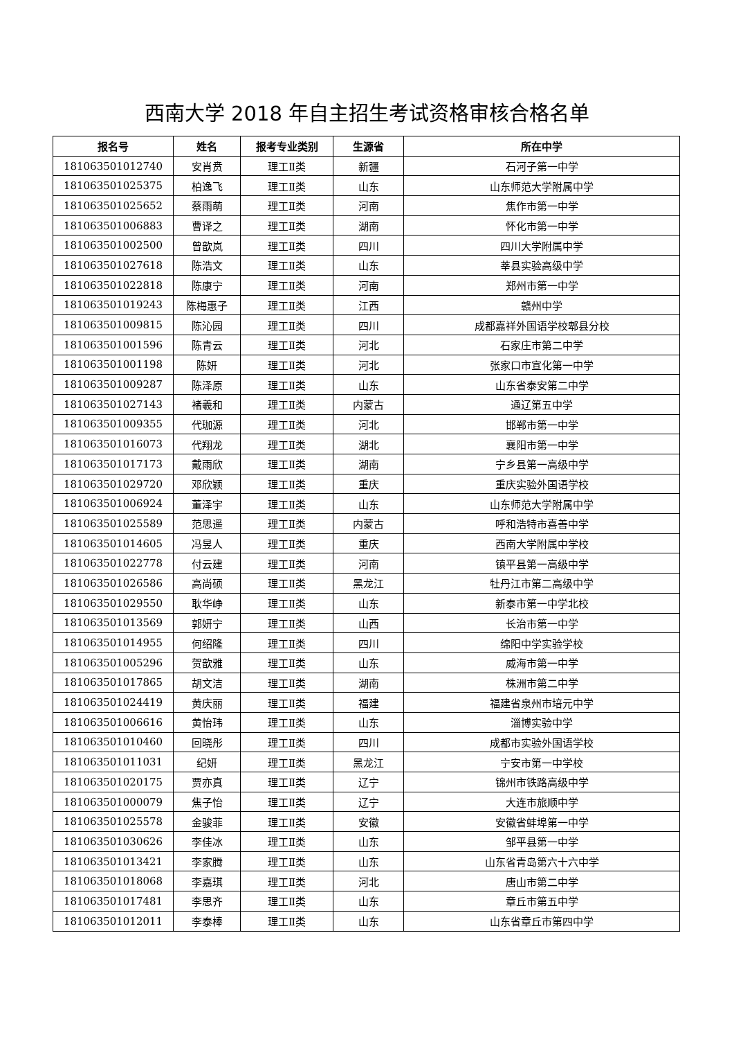西南大学 2018 年自主招生考试资格审核合格名单
| 报名号 | 姓名 | 报考专业类别 | 生源省 | 所在中学 |
| --- | --- | --- | --- | --- |
| 181063501012740 | 安肖贲 | 理工Ⅱ类 | 新疆 | 石河子第一中学 |
| 181063501025375 | 柏逸飞 | 理工Ⅱ类 | 山东 | 山东师范大学附属中学 |
| 181063501025652 | 蔡雨萌 | 理工Ⅱ类 | 河南 | 焦作市第一中学 |
| 181063501006883 | 曹译之 | 理工Ⅱ类 | 湖南 | 怀化市第一中学 |
| 181063501002500 | 曾歆岚 | 理工Ⅱ类 | 四川 | 四川大学附属中学 |
| 181063501027618 | 陈浩文 | 理工Ⅱ类 | 山东 | 莘县实验高级中学 |
| 181063501022818 | 陈康宁 | 理工Ⅱ类 | 河南 | 郑州市第一中学 |
| 181063501019243 | 陈梅惠子 | 理工Ⅱ类 | 江西 | 赣州中学 |
| 181063501009815 | 陈沁园 | 理工Ⅱ类 | 四川 | 成都嘉祥外国语学校郫县分校 |
| 181063501001596 | 陈青云 | 理工Ⅱ类 | 河北 | 石家庄市第二中学 |
| 181063501001198 | 陈妍 | 理工Ⅱ类 | 河北 | 张家口市宣化第一中学 |
| 181063501009287 | 陈泽原 | 理工Ⅱ类 | 山东 | 山东省泰安第二中学 |
| 181063501027143 | 褚羲和 | 理工Ⅱ类 | 内蒙古 | 通辽第五中学 |
| 181063501009355 | 代珈源 | 理工Ⅱ类 | 河北 | 邯郸市第一中学 |
| 181063501016073 | 代翔龙 | 理工Ⅱ类 | 湖北 | 襄阳市第一中学 |
| 181063501017173 | 戴雨欣 | 理工Ⅱ类 | 湖南 | 宁乡县第一高级中学 |
| 181063501029720 | 邓欣颖 | 理工Ⅱ类 | 重庆 | 重庆实验外国语学校 |
| 181063501006924 | 董泽宇 | 理工Ⅱ类 | 山东 | 山东师范大学附属中学 |
| 181063501025589 | 范思遥 | 理工Ⅱ类 | 内蒙古 | 呼和浩特市喜善中学 |
| 181063501014605 | 冯昱人 | 理工Ⅱ类 | 重庆 | 西南大学附属中学校 |
| 181063501022778 | 付云建 | 理工Ⅱ类 | 河南 | 镇平县第一高级中学 |
| 181063501026586 | 高尚硕 | 理工Ⅱ类 | 黑龙江 | 牡丹江市第二高级中学 |
| 181063501029550 | 耿华峥 | 理工Ⅱ类 | 山东 | 新泰市第一中学北校 |
| 181063501013569 | 郭妍宁 | 理工Ⅱ类 | 山西 | 长治市第一中学 |
| 181063501014955 | 何绍隆 | 理工Ⅱ类 | 四川 | 绵阳中学实验学校 |
| 181063501005296 | 贺歆雅 | 理工Ⅱ类 | 山东 | 威海市第一中学 |
| 181063501017865 | 胡文洁 | 理工Ⅱ类 | 湖南 | 株洲市第二中学 |
| 181063501024419 | 黄庆丽 | 理工Ⅱ类 | 福建 | 福建省泉州市培元中学 |
| 181063501006616 | 黄怡玮 | 理工Ⅱ类 | 山东 | 淄博实验中学 |
| 181063501010460 | 回晓彤 | 理工Ⅱ类 | 四川 | 成都市实验外国语学校 |
| 181063501011031 | 纪妍 | 理工Ⅱ类 | 黑龙江 | 宁安市第一中学校 |
| 181063501020175 | 贾亦真 | 理工Ⅱ类 | 辽宁 | 锦州市铁路高级中学 |
| 181063501000079 | 焦子怡 | 理工Ⅱ类 | 辽宁 | 大连市旅顺中学 |
| 181063501025578 | 金骏菲 | 理工Ⅱ类 | 安徽 | 安徽省蚌埠第一中学 |
| 181063501030626 | 李佳冰 | 理工Ⅱ类 | 山东 | 邹平县第一中学 |
| 181063501013421 | 李家腾 | 理工Ⅱ类 | 山东 | 山东省青岛第六十六中学 |
| 181063501018068 | 李嘉琪 | 理工Ⅱ类 | 河北 | 唐山市第二中学 |
| 181063501017481 | 李思齐 | 理工Ⅱ类 | 山东 | 章丘市第五中学 |
| 181063501012011 | 李泰棒 | 理工Ⅱ类 | 山东 | 山东省章丘市第四中学 |